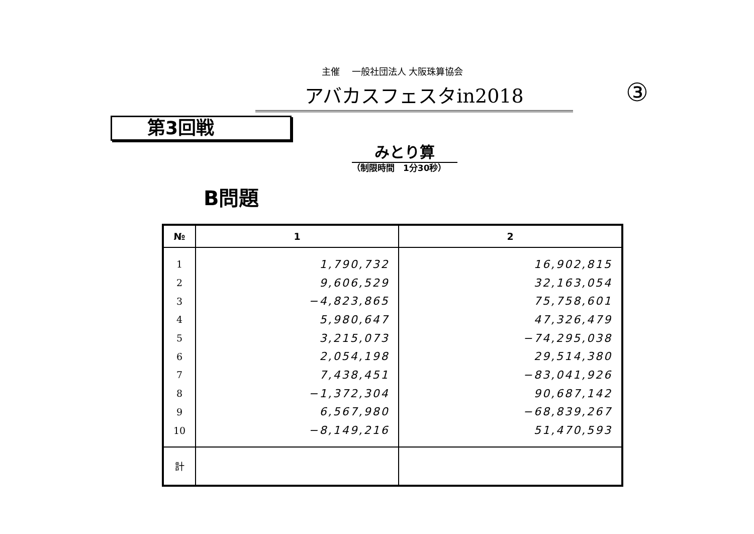主催　 一般社団法人 大阪珠算協会
アバカスフェスタin2018 ③
第3回戦
みとり算
（制限時間　1分30秒）
B問題
| № | 1 | 2 |
| --- | --- | --- |
| 1 | 1,790,732 | 16,902,815 |
| 2 | 9,606,529 | 32,163,054 |
| 3 | −4,823,865 | 75,758,601 |
| 4 | 5,980,647 | 47,326,479 |
| 5 | 3,215,073 | −74,295,038 |
| 6 | 2,054,198 | 29,514,380 |
| 7 | 7,438,451 | −83,041,926 |
| 8 | −1,372,304 | 90,687,142 |
| 9 | 6,567,980 | −68,839,267 |
| 10 | −8,149,216 | 51,470,593 |
| 計 | | |